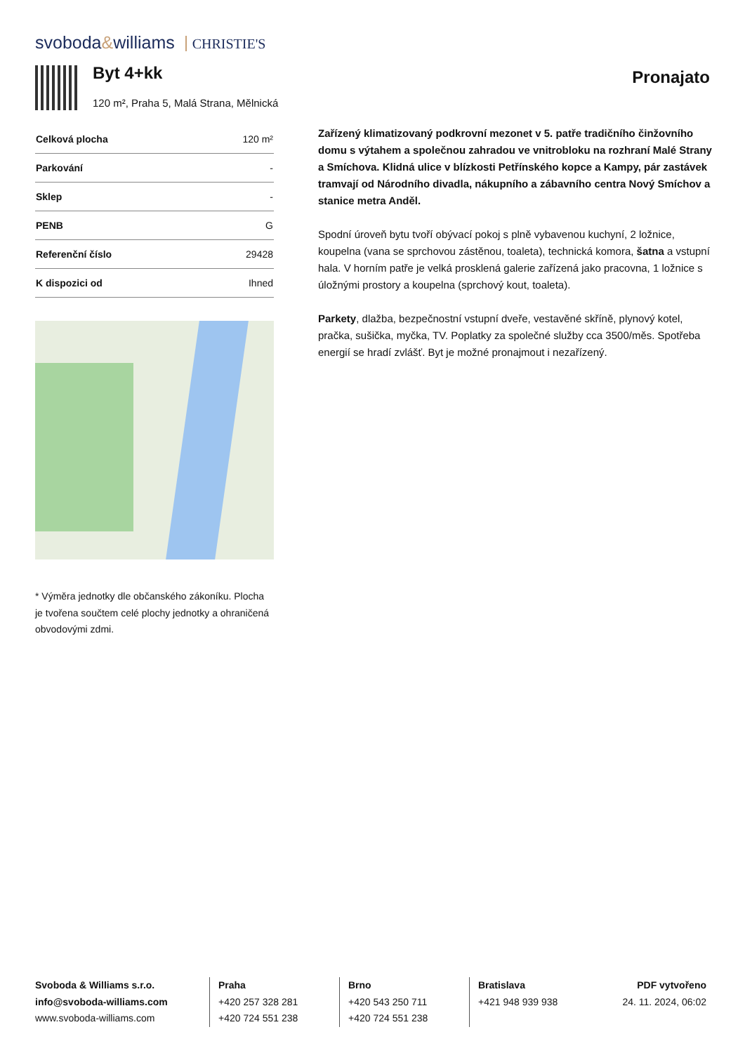svoboda&williams CHRISTIE'S
Byt 4+kk
120 m², Praha 5, Malá Strana, Mělnická
Pronajato
| Celková plocha | 120 m² |
| Parkování | - |
| Sklep | - |
| PENB | G |
| Referenční číslo | 29428 |
| K dispozici od | Ihned |
* Výměra jednotky dle občanského zákoníku. Plocha je tvořena součtem celé plochy jednotky a ohraničená obvodovými zdmi.
Zařízený klimatizovaný podkrovní mezonet v 5. patře tradičního činžovního domu s výtahem a společnou zahradou ve vnitrobloku na rozhraní Malé Strany a Smíchova. Klidná ulice v blízkosti Petřínského kopce a Kampy, pár zastávek tramvají od Národního divadla, nákupního a zábavního centra Nový Smíchov a stanice metra Anděl.
Spodní úroveň bytu tvoří obývací pokoj s plně vybavenou kuchyní, 2 ložnice, koupelna (vana se sprchovou zástěnou, toaleta), technická komora, šatna a vstupní hala. V horním patře je velká prosklená galerie zařízená jako pracovna, 1 ložnice s úložnými prostory a koupelna (sprchový kout, toaleta).
Parkety, dlažba, bezpečnostní vstupní dveře, vestavěné skříně, plynový kotel, pračka, sušička, myčka, TV. Poplatky za společné služby cca 3500/měs. Spotřeba energií se hradí zvlášť. Byt je možné pronajmout i nezařízený.
Svoboda & Williams s.r.o.
info@svoboda-williams.com
www.svoboda-williams.com
Praha
+420 257 328 281
+420 724 551 238
Brno
+420 543 250 711
+420 724 551 238
Bratislava
+421 948 939 938
PDF vytvořeno
24. 11. 2024, 06:02